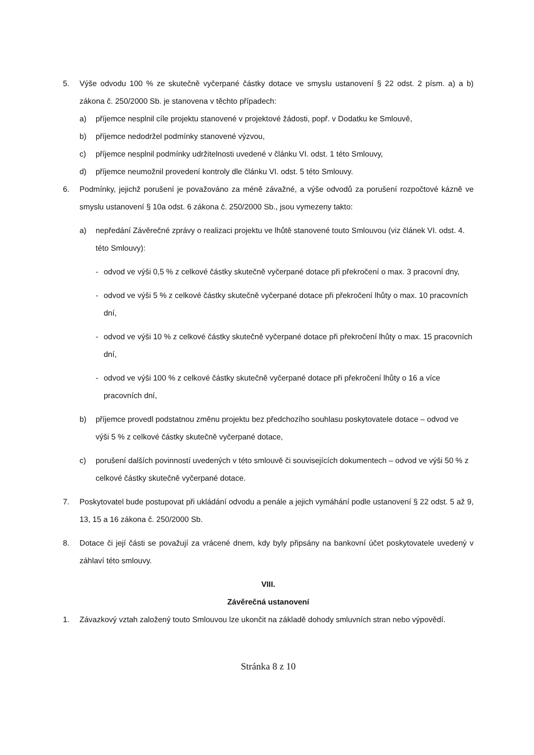5. Výše odvodu 100 % ze skutečně vyčerpané částky dotace ve smyslu ustanovení § 22 odst. 2 písm. a) a b) zákona č. 250/2000 Sb. je stanovena v těchto případech:
a) příjemce nesplnil cíle projektu stanovené v projektové žádosti, popř. v Dodatku ke Smlouvě,
b) příjemce nedodržel podmínky stanovené výzvou,
c) příjemce nesplnil podmínky udržitelnosti uvedené v článku VI. odst. 1 této Smlouvy,
d) příjemce neumožnil provedení kontroly dle článku VI. odst. 5 této Smlouvy.
6. Podmínky, jejichž porušení je považováno za méně závažné, a výše odvodů za porušení rozpočtové kázně ve smyslu ustanovení § 10a odst. 6 zákona č. 250/2000 Sb., jsou vymezeny takto:
a) nepředání Závěrečné zprávy o realizaci projektu ve lhůtě stanovené touto Smlouvou (viz článek VI. odst. 4. této Smlouvy):
- odvod ve výši 0,5 % z celkové částky skutečně vyčerpané dotace při překročení o max. 3 pracovní dny,
- odvod ve výši 5 % z celkové částky skutečně vyčerpané dotace při překročení lhůty o max. 10 pracovních dní,
- odvod ve výši 10 % z celkové částky skutečně vyčerpané dotace při překročení lhůty o max. 15 pracovních dní,
- odvod ve výši 100 % z celkové částky skutečně vyčerpané dotace při překročení lhůty o 16 a více pracovních dní,
b) příjemce provedl podstatnou změnu projektu bez předchozího souhlasu poskytovatele dotace – odvod ve výši 5 % z celkové částky skutečně vyčerpané dotace,
c) porušení dalších povinností uvedených v této smlouvě či souvisejících dokumentech – odvod ve výši 50 % z celkové částky skutečně vyčerpané dotace.
7. Poskytovatel bude postupovat při ukládání odvodu a penále a jejich vymáhání podle ustanovení § 22 odst. 5 až 9, 13, 15 a 16 zákona č. 250/2000 Sb.
8. Dotace či její části se považují za vrácené dnem, kdy byly připsány na bankovní účet poskytovatele uvedený v záhlaví této smlouvy.
VIII.
Závěrečná ustanovení
1. Závazkový vztah založený touto Smlouvou lze ukončit na základě dohody smluvních stran nebo výpovědí.
Stránka 8 z 10